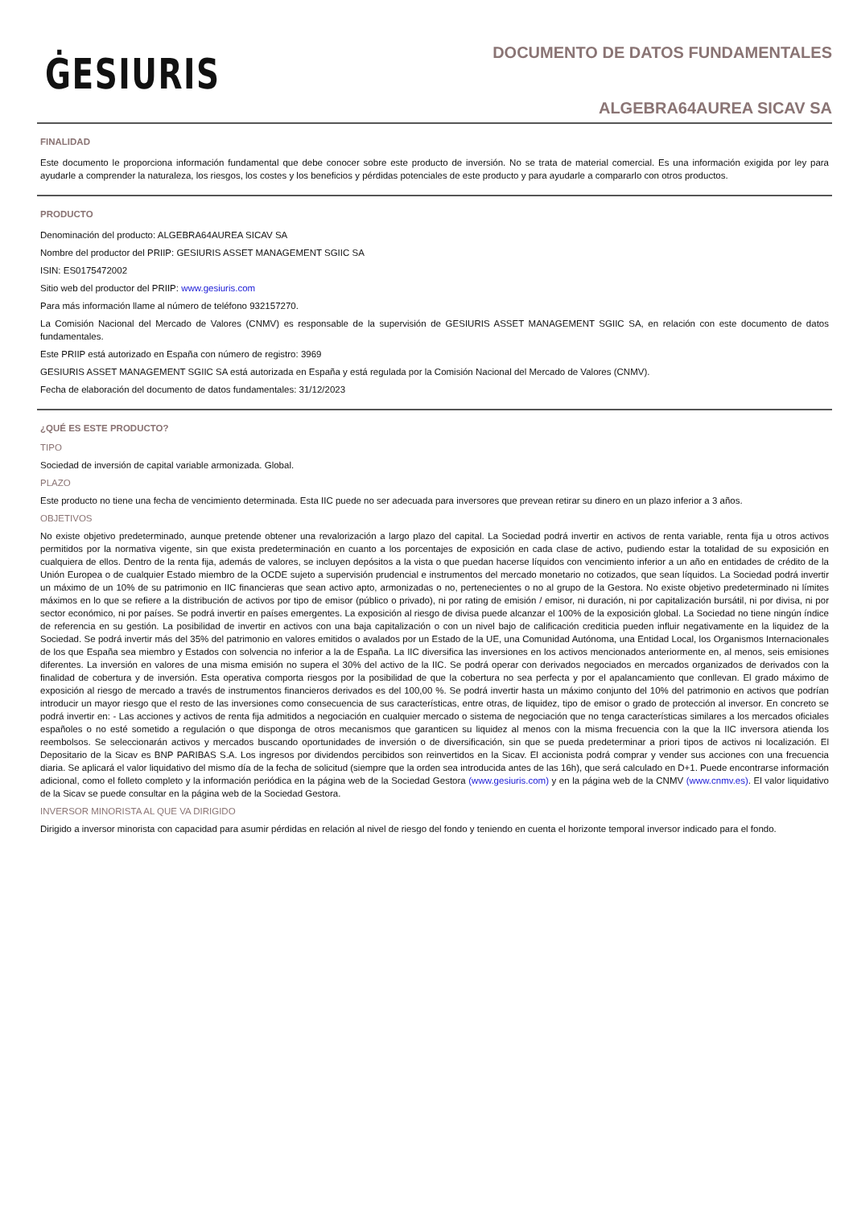ĠESIURIS
DOCUMENTO DE DATOS FUNDAMENTALES
ALGEBRA64AUREA SICAV SA
FINALIDAD
Este documento le proporciona información fundamental que debe conocer sobre este producto de inversión. No se trata de material comercial. Es una información exigida por ley para ayudarle a comprender la naturaleza, los riesgos, los costes y los beneficios y pérdidas potenciales de este producto y para ayudarle a compararlo con otros productos.
PRODUCTO
Denominación del producto: ALGEBRA64AUREA SICAV SA
Nombre del productor del PRIIP: GESIURIS ASSET MANAGEMENT SGIIC SA
ISIN: ES0175472002
Sitio web del productor del PRIIP: www.gesiuris.com
Para más información llame al número de teléfono 932157270.
La Comisión Nacional del Mercado de Valores (CNMV) es responsable de la supervisión de GESIURIS ASSET MANAGEMENT SGIIC SA, en relación con este documento de datos fundamentales.
Este PRIIP está autorizado en España con número de registro: 3969
GESIURIS ASSET MANAGEMENT SGIIC SA está autorizada en España y está regulada por la Comisión Nacional del Mercado de Valores (CNMV).
Fecha de elaboración del documento de datos fundamentales: 31/12/2023
¿QUÉ ES ESTE PRODUCTO?
TIPO
Sociedad de inversión de capital variable armonizada. Global.
PLAZO
Este producto no tiene una fecha de vencimiento determinada. Esta IIC puede no ser adecuada para inversores que prevean retirar su dinero en un plazo inferior a 3 años.
OBJETIVOS
No existe objetivo predeterminado, aunque pretende obtener una revalorización a largo plazo del capital. La Sociedad podrá invertir en activos de renta variable, renta fija u otros activos permitidos por la normativa vigente, sin que exista predeterminación en cuanto a los porcentajes de exposición en cada clase de activo, pudiendo estar la totalidad de su exposición en cualquiera de ellos. Dentro de la renta fija, además de valores, se incluyen depósitos a la vista o que puedan hacerse líquidos con vencimiento inferior a un año en entidades de crédito de la Unión Europea o de cualquier Estado miembro de la OCDE sujeto a supervisión prudencial e instrumentos del mercado monetario no cotizados, que sean líquidos. La Sociedad podrá invertir un máximo de un 10% de su patrimonio en IIC financieras que sean activo apto, armonizadas o no, pertenecientes o no al grupo de la Gestora. No existe objetivo predeterminado ni límites máximos en lo que se refiere a la distribución de activos por tipo de emisor (público o privado), ni por rating de emisión / emisor, ni duración, ni por capitalización bursátil, ni por divisa, ni por sector económico, ni por países. Se podrá invertir en países emergentes. La exposición al riesgo de divisa puede alcanzar el 100% de la exposición global. La Sociedad no tiene ningún índice de referencia en su gestión. La posibilidad de invertir en activos con una baja capitalización o con un nivel bajo de calificación crediticia pueden influir negativamente en la liquidez de la Sociedad. Se podrá invertir más del 35% del patrimonio en valores emitidos o avalados por un Estado de la UE, una Comunidad Autónoma, una Entidad Local, los Organismos Internacionales de los que España sea miembro y Estados con solvencia no inferior a la de España. La IIC diversifica las inversiones en los activos mencionados anteriormente en, al menos, seis emisiones diferentes. La inversión en valores de una misma emisión no supera el 30% del activo de la IIC. Se podrá operar con derivados negociados en mercados organizados de derivados con la finalidad de cobertura y de inversión. Esta operativa comporta riesgos por la posibilidad de que la cobertura no sea perfecta y por el apalancamiento que conllevan. El grado máximo de exposición al riesgo de mercado a través de instrumentos financieros derivados es del 100,00 %. Se podrá invertir hasta un máximo conjunto del 10% del patrimonio en activos que podrían introducir un mayor riesgo que el resto de las inversiones como consecuencia de sus características, entre otras, de liquidez, tipo de emisor o grado de protección al inversor. En concreto se podrá invertir en: - Las acciones y activos de renta fija admitidos a negociación en cualquier mercado o sistema de negociación que no tenga características similares a los mercados oficiales españoles o no esté sometido a regulación o que disponga de otros mecanismos que garanticen su liquidez al menos con la misma frecuencia con la que la IIC inversora atienda los reembolsos. Se seleccionarán activos y mercados buscando oportunidades de inversión o de diversificación, sin que se pueda predeterminar a priori tipos de activos ni localización. El Depositario de la Sicav es BNP PARIBAS S.A. Los ingresos por dividendos percibidos son reinvertidos en la Sicav. El accionista podrá comprar y vender sus acciones con una frecuencia diaria. Se aplicará el valor liquidativo del mismo día de la fecha de solicitud (siempre que la orden sea introducida antes de las 16h), que será calculado en D+1. Puede encontrarse información adicional, como el folleto completo y la información periódica en la página web de la Sociedad Gestora (www.gesiuris.com) y en la página web de la CNMV (www.cnmv.es). El valor liquidativo de la Sicav se puede consultar en la página web de la Sociedad Gestora.
INVERSOR MINORISTA AL QUE VA DIRIGIDO
Dirigido a inversor minorista con capacidad para asumir pérdidas en relación al nivel de riesgo del fondo y teniendo en cuenta el horizonte temporal inversor indicado para el fondo.